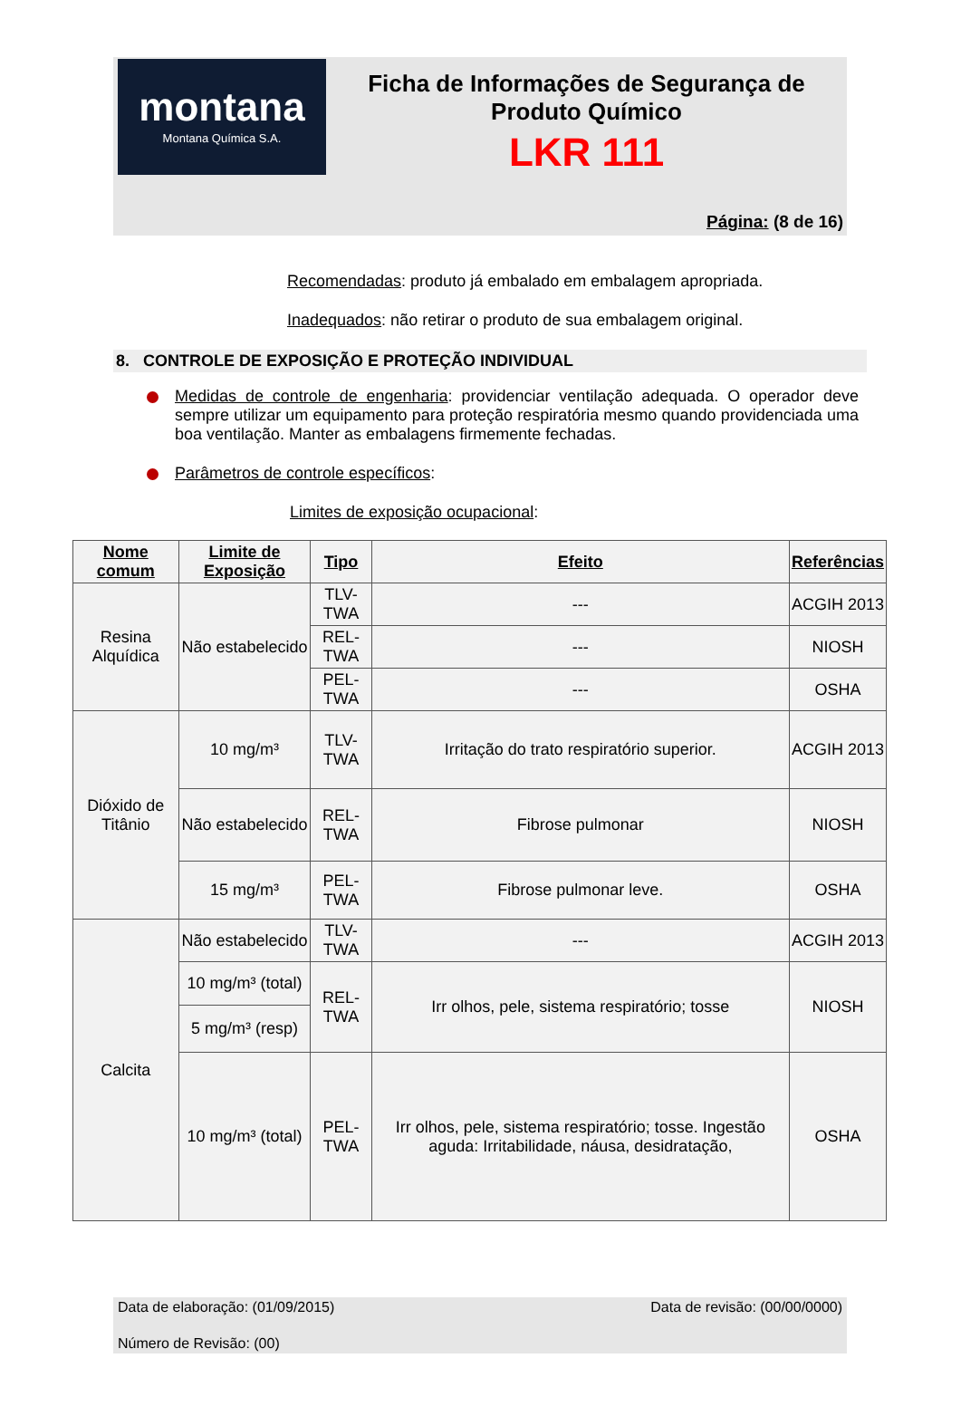montana
Montana Química S.A.
Ficha de Informações de Segurança de
Produto Químico
LKR 111
Página: (8 de 16)
Recomendadas: produto já embalado em embalagem apropriada.
Inadequados: não retirar o produto de sua embalagem original.
8. CONTROLE DE EXPOSIÇÃO E PROTEÇÃO INDIVIDUAL
Medidas de controle de engenharia: providenciar ventilação adequada. O operador deve sempre utilizar um equipamento para proteção respiratória mesmo quando providenciada uma boa ventilação. Manter as embalagens firmemente fechadas.
Parâmetros de controle específicos:
Limites de exposição ocupacional:
| Nome comum | Limite de Exposição | Tipo | Efeito | Referências |
| --- | --- | --- | --- | --- |
| Resina Alquídica | Não estabelecido | TLV-TWA | --- | ACGIH 2013 |
| | | REL-TWA | --- | NIOSH |
| | | PEL-TWA | --- | OSHA |
| Dióxido de Titânio | 10 mg/m³ | TLV-TWA | Irritação do trato respiratório superior. | ACGIH 2013 |
| | Não estabelecido | REL-TWA | Fibrose pulmonar | NIOSH |
| | 15 mg/m³ | PEL-TWA | Fibrose pulmonar leve. | OSHA |
| Calcita | Não estabelecido | TLV-TWA | --- | ACGIH 2013 |
| | 10 mg/m³ (total) | REL-TWA | Irr olhos, pele, sistema respiratório; tosse | NIOSH |
| | 5 mg/m³ (resp) | | | |
| | 10 mg/m³ (total) | PEL-TWA | Irr olhos, pele, sistema respiratório; tosse. Ingestão aguda: Irritabilidade, náusa, desidratação, | OSHA |
Data de elaboração: (01/09/2015) Data de revisão: (00/00/0000)
Número de Revisão: (00)